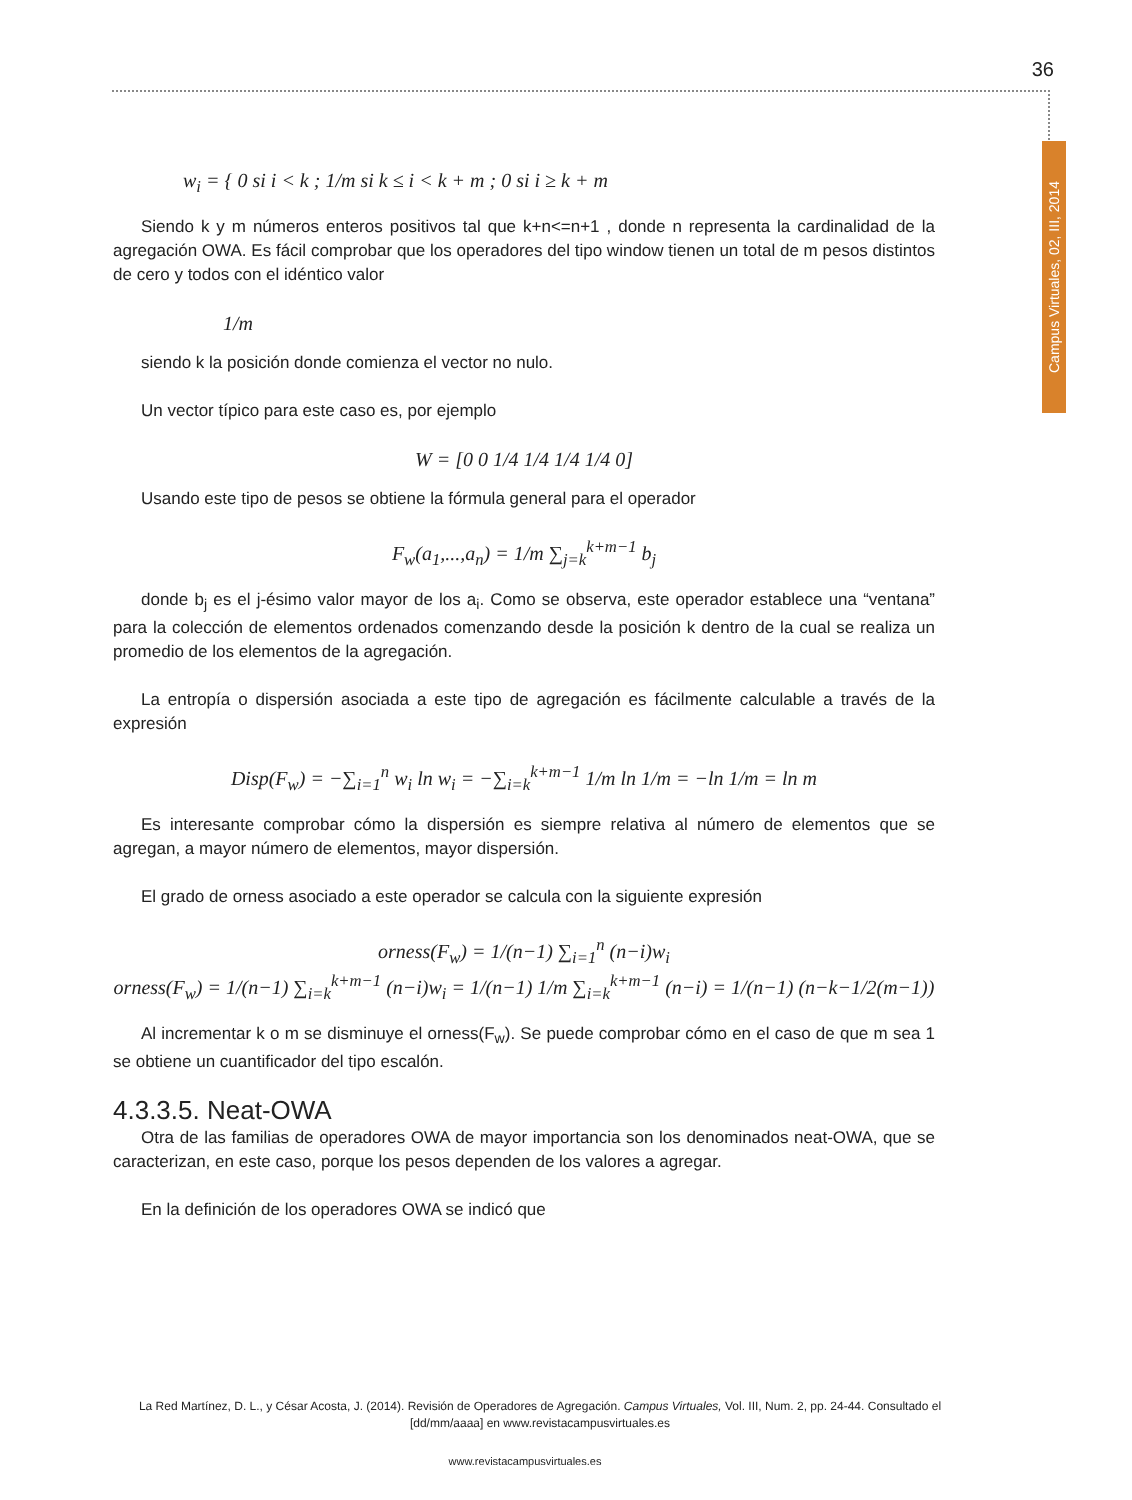36
Campus Virtuales, 02, III, 2014
w<sub>i</sub> = { 0 si i < k ; 1/m si k ≤ i < k + m ; 0 si i ≥ k + m
Siendo k y m números enteros positivos tal que k+n<=n+1 , donde n representa la cardinalidad de la agregación OWA. Es fácil comprobar que los operadores del tipo window tienen un total de m pesos distintos de cero y todos con el idéntico valor
1/m
siendo k la posición donde comienza el vector no nulo.
Un vector típico para este caso es, por ejemplo
W = [0 0 1/4 1/4 1/4 1/4 0]
Usando este tipo de pesos se obtiene la fórmula general para el operador
F<sub>w</sub>(a<sub>1</sub>,...,a<sub>n</sub>) = 1/m ∑<sub>j=k</sub><sup>k+m−1</sup> b<sub>j</sub>
donde b<sub>j</sub> es el j-ésimo valor mayor de los a<sub>i</sub>. Como se observa, este operador establece una “ventana” para la colección de elementos ordenados comenzando desde la posición k dentro de la cual se realiza un promedio de los elementos de la agregación.
La entropía o dispersión asociada a este tipo de agregación es fácilmente calculable a través de la expresión
Disp(F<sub>w</sub>) = −∑<sub>i=1</sub><sup>n</sup> w<sub>i</sub> ln w<sub>i</sub> = −∑<sub>i=k</sub><sup>k+m−1</sup> 1/m ln 1/m = −ln 1/m = ln m
Es interesante comprobar cómo la dispersión es siempre relativa al número de elementos que se agregan, a mayor número de elementos, mayor dispersión.
El grado de orness asociado a este operador se calcula con la siguiente expresión
orness(F<sub>w</sub>) = 1/(n−1) ∑<sub>i=1</sub><sup>n</sup> (n−i)w<sub>i</sub>
orness(F<sub>w</sub>) = 1/(n−1) ∑<sub>i=k</sub><sup>k+m−1</sup> (n−i)w<sub>i</sub> = 1/(n−1) 1/m ∑<sub>i=k</sub><sup>k+m−1</sup> (n−i) = 1/(n−1) (n−k−1/2(m−1))
Al incrementar k o m se disminuye el orness(F<sub>w</sub>). Se puede comprobar cómo en el caso de que m sea 1 se obtiene un cuantificador del tipo escalón.
4.3.3.5. Neat-OWA
Otra de las familias de operadores OWA de mayor importancia son los denominados neat-OWA, que se caracterizan, en este caso, porque los pesos dependen de los valores a agregar.
En la definición de los operadores OWA se indicó que
La Red Martínez, D. L., y César Acosta, J. (2014). Revisión de Operadores de Agregación. Campus Virtuales, Vol. III, Num. 2, pp. 24-44. Consultado el [dd/mm/aaaa] en www.revistacampusvirtuales.es
www.revistacampusvirtuales.es